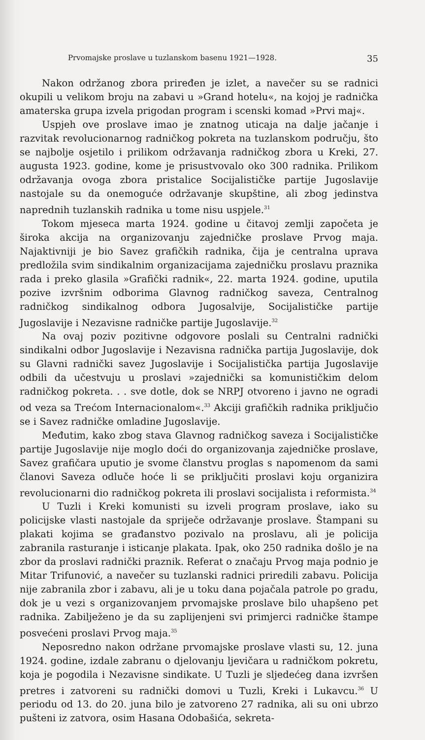Prvomajske proslave u tuzlanskom basenu 1921—1928. 35
Nakon održanog zbora priređen je izlet, a navečer su se radnici okupili u velikom broju na zabavi u »Grand hotelu«, na kojoj je radnička amaterska grupa izvela prigodan program i scenski komad »Prvi maj«.
Uspjeh ove proslave imao je znatnog uticaja na dalje jačanje i razvitak revolucionarnog radničkog pokreta na tuzlanskom području, što se najbolje osjetilo i prilikom održavanja radničkog zbora u Kreki, 27. augusta 1923. godine, kome je prisustvovalo oko 300 radnika. Prilikom održavanja ovoga zbora pristalice Socijalističke partije Jugoslavije nastojale su da onemoguće održavanje skupštine, ali zbog jedinstva naprednih tuzlanskih radnika u tome nisu uspjele.<sup>31</sup>
Tokom mjeseca marta 1924. godine u čitavoj zemlji započeta je široka akcija na organizovanju zajedničke proslave Prvog maja. Najaktivniji je bio Savez grafičkih radnika, čija je centralna uprava predložila svim sindikalnim organizacijama zajedničku proslavu praznika rada i preko glasila »Grafički radnik«, 22. marta 1924. godine, uputila pozive izvršnim odborima Glavnog radničkog saveza, Centralnog radničkog sindikalnog odbora Jugosalvije, Socijalističke partije Jugoslavije i Nezavisne radničke partije Jugoslavije.<sup>32</sup>
Na ovaj poziv pozitivne odgovore poslali su Centralni radnički sindikalni odbor Jugoslavije i Nezavisna radnička partija Jugoslavije, dok su Glavni radnički savez Jugoslavije i Socijalistička partija Jugoslavije odbili da učestvuju u proslavi »zajednički sa komunističkim delom radničkog pokreta. . . sve dotle, dok se NRPJ otvoreno i javno ne ogradi od veza sa Trećom Internacionalom«.<sup>33</sup> Akciji grafičkih radnika priključio se i Savez radničke omladine Jugoslavije.
Međutim, kako zbog stava Glavnog radničkog saveza i Socijalističke partije Jugoslavije nije moglo doći do organizovanja zajedničke proslave, Savez grafičara uputio je svome članstvu proglas s napomenom da sami članovi Saveza odluče hoće li se priključiti proslavi koju organizira revolucionarni dio radničkog pokreta ili proslavi socijalista i reformista.<sup>34</sup>
U Tuzli i Kreki komunisti su izveli program proslave, iako su policijske vlasti nastojale da spriječe održavanje proslave. Štampani su plakati kojima se građanstvo pozivalo na proslavu, ali je policija zabranila rasturanje i isticanje plakata. Ipak, oko 250 radnika došlo je na zbor da proslavi radnički praznik. Referat o značaju Prvog maja podnio je Mitar Trifunović, a navečer su tuzlanski radnici priredili zabavu. Policija nije zabranila zbor i zabavu, ali je u toku dana pojačala patrole po gradu, dok je u vezi s organizovanjem prvomajske proslave bilo uhapšeno pet radnika. Zabilježeno je da su zaplijenjeni svi primjerci radničke štampe posvećeni proslavi Prvog maja.<sup>35</sup>
Neposredno nakon održane prvomajske proslave vlasti su, 12. juna 1924. godine, izdale zabranu o djelovanju ljevičara u radničkom pokretu, koja je pogodila i Nezavisne sindikate. U Tuzli je sljedećeg dana izvršen pretres i zatvoreni su radnički domovi u Tuzli, Kreki i Lukavcu.<sup>36</sup> U periodu od 13. do 20. juna bilo je zatvoreno 27 radnika, ali su oni ubrzo pušteni iz zatvora, osim Hasana Odobašića, sekreta-